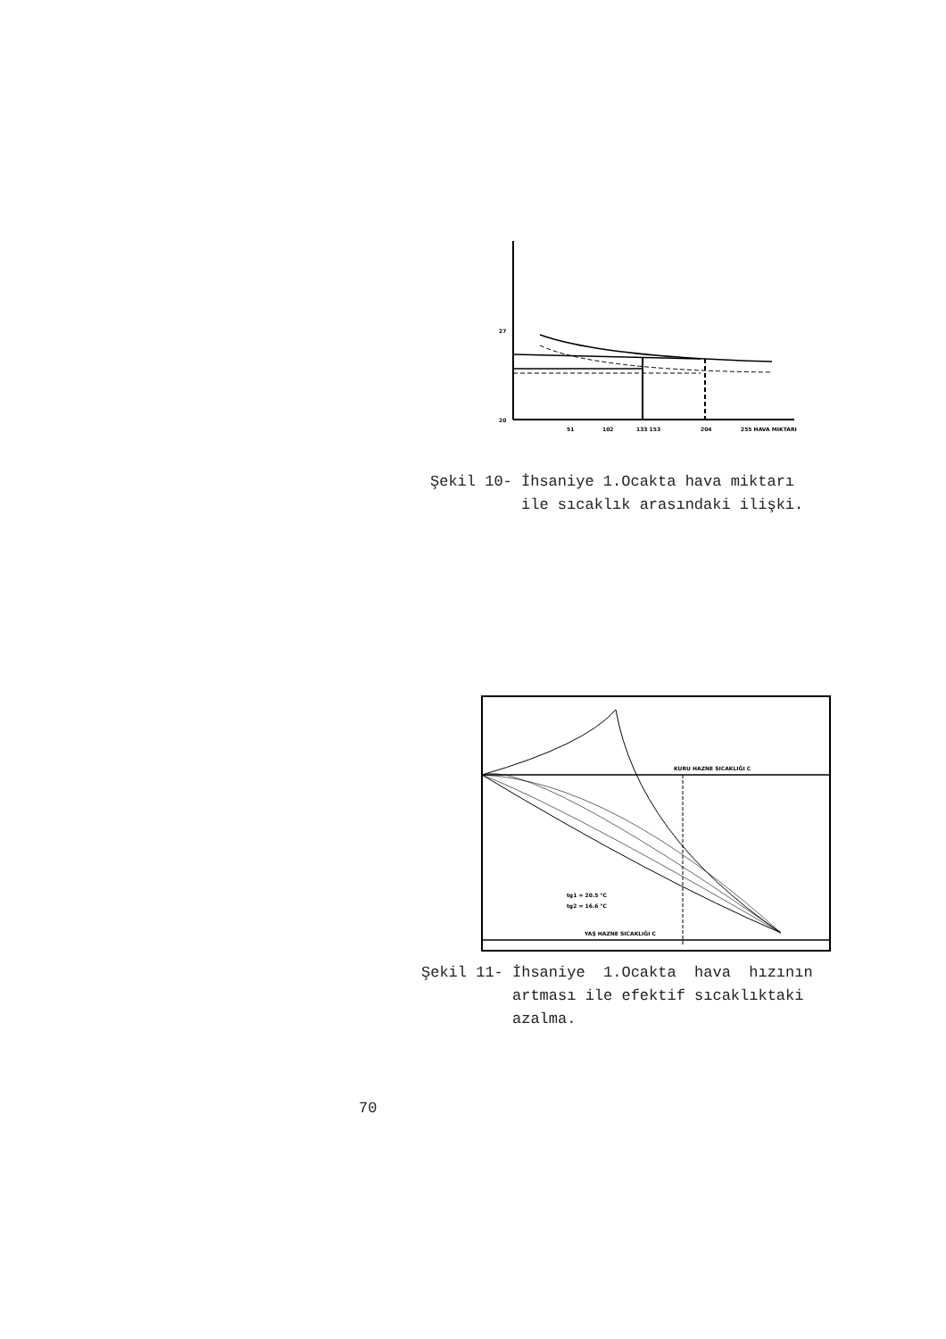51
102
133 153
204
255 HAVA MIKTARI
20
27
Şekil 10- İhsaniye 1.Ocakta hava miktarı ile sıcaklık arasındaki ilişki.
KURU HAZNE SICAKLIĞI C
tg1 = 20.5 °C
tg2 = 16.6 °C
YAŞ HAZNE SICAKLIĞI C
Şekil 11- İhsaniye 1.Ocakta hava hızının artması ile efektif sıcaklıktaki azalma.
70